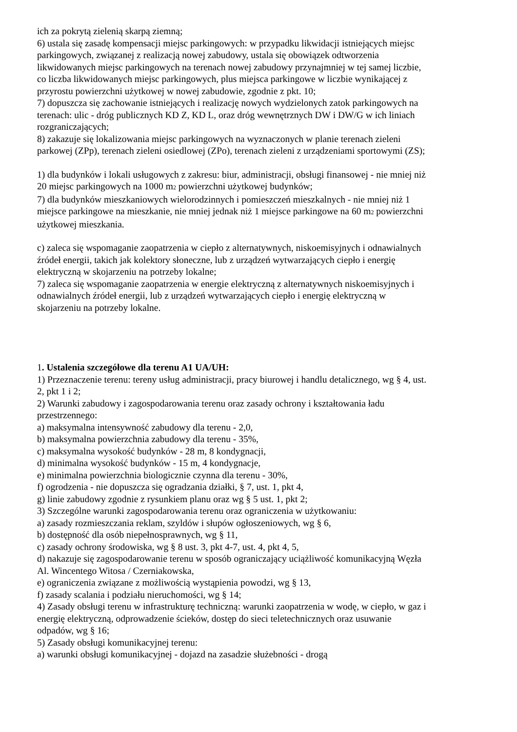ich za pokrytą zielenią skarpą ziemną;
6) ustala się zasadę kompensacji miejsc parkingowych: w przypadku likwidacji istniejących miejsc parkingowych, związanej z realizacją nowej zabudowy, ustala się obowiązek odtworzenia likwidowanych miejsc parkingowych na terenach nowej zabudowy przynajmniej w tej samej liczbie, co liczba likwidowanych miejsc parkingowych, plus miejsca parkingowe w liczbie wynikającej z przyrostu powierzchni użytkowej w nowej zabudowie, zgodnie z pkt. 10;
7) dopuszcza się zachowanie istniejących i realizację nowych wydzielonych zatok parkingowych na terenach: ulic - dróg publicznych KD Z, KD L, oraz dróg wewnętrznych DW i DW/G w ich liniach rozgraniczających;
8) zakazuje się lokalizowania miejsc parkingowych na wyznaczonych w planie terenach zieleni parkowej (ZPp), terenach zieleni osiedlowej (ZPo), terenach zieleni z urządzeniami sportowymi (ZS);
1) dla budynków i lokali usługowych z zakresu: biur, administracji, obsługi finansowej - nie mniej niż 20 miejsc parkingowych na 1000 m<sub>2</sub> powierzchni użytkowej budynków;
7) dla budynków mieszkaniowych wielorodzinnych i pomieszczeń mieszkalnych - nie mniej niż 1 miejsce parkingowe na mieszkanie, nie mniej jednak niż 1 miejsce parkingowe na 60 m<sub>2</sub> powierzchni użytkowej mieszkania.
c) zaleca się wspomaganie zaopatrzenia w ciepło z alternatywnych, niskoemisyjnych i odnawialnych źródeł energii, takich jak kolektory słoneczne, lub z urządzeń wytwarzających ciepło i energię elektryczną w skojarzeniu na potrzeby lokalne;
7) zaleca się wspomaganie zaopatrzenia w energie elektryczną z alternatywnych niskoemisyjnych i odnawialnych źródeł energii, lub z urządzeń wytwarzających ciepło i energię elektryczną w skojarzeniu na potrzeby lokalne.
1. Ustalenia szczegółowe dla terenu A1 UA/UH:
1) Przeznaczenie terenu: tereny usług administracji, pracy biurowej i handlu detalicznego, wg § 4, ust. 2, pkt 1 i 2;
2) Warunki zabudowy i zagospodarowania terenu oraz zasady ochrony i kształtowania ładu przestrzennego:
a) maksymalna intensywność zabudowy dla terenu - 2,0,
b) maksymalna powierzchnia zabudowy dla terenu - 35%,
c) maksymalna wysokość budynków - 28 m, 8 kondygnacji,
d) minimalna wysokość budynków - 15 m, 4 kondygnacje,
e) minimalna powierzchnia biologicznie czynna dla terenu - 30%,
f) ogrodzenia - nie dopuszcza się ogradzania działki, § 7, ust. 1, pkt 4,
g) linie zabudowy zgodnie z rysunkiem planu oraz wg § 5 ust. 1, pkt 2;
3) Szczególne warunki zagospodarowania terenu oraz ograniczenia w użytkowaniu:
a) zasady rozmieszczania reklam, szyldów i słupów ogłoszeniowych, wg § 6,
b) dostępność dla osób niepełnosprawnych, wg § 11,
c) zasady ochrony środowiska, wg § 8 ust. 3, pkt 4-7, ust. 4, pkt 4, 5,
d) nakazuje się zagospodarowanie terenu w sposób ograniczający uciążliwość komunikacyjną Węzła Al. Wincentego Witosa / Czerniakowska,
e) ograniczenia związane z możliwością wystąpienia powodzi, wg § 13,
f) zasady scalania i podziału nieruchomości, wg § 14;
4) Zasady obsługi terenu w infrastrukturę techniczną: warunki zaopatrzenia w wodę, w ciepło, w gaz i energię elektryczną, odprowadzenie ścieków, dostęp do sieci teletechnicznych oraz usuwanie odpadów, wg § 16;
5) Zasady obsługi komunikacyjnej terenu:
a) warunki obsługi komunikacyjnej - dojazd na zasadzie służebności - drogą